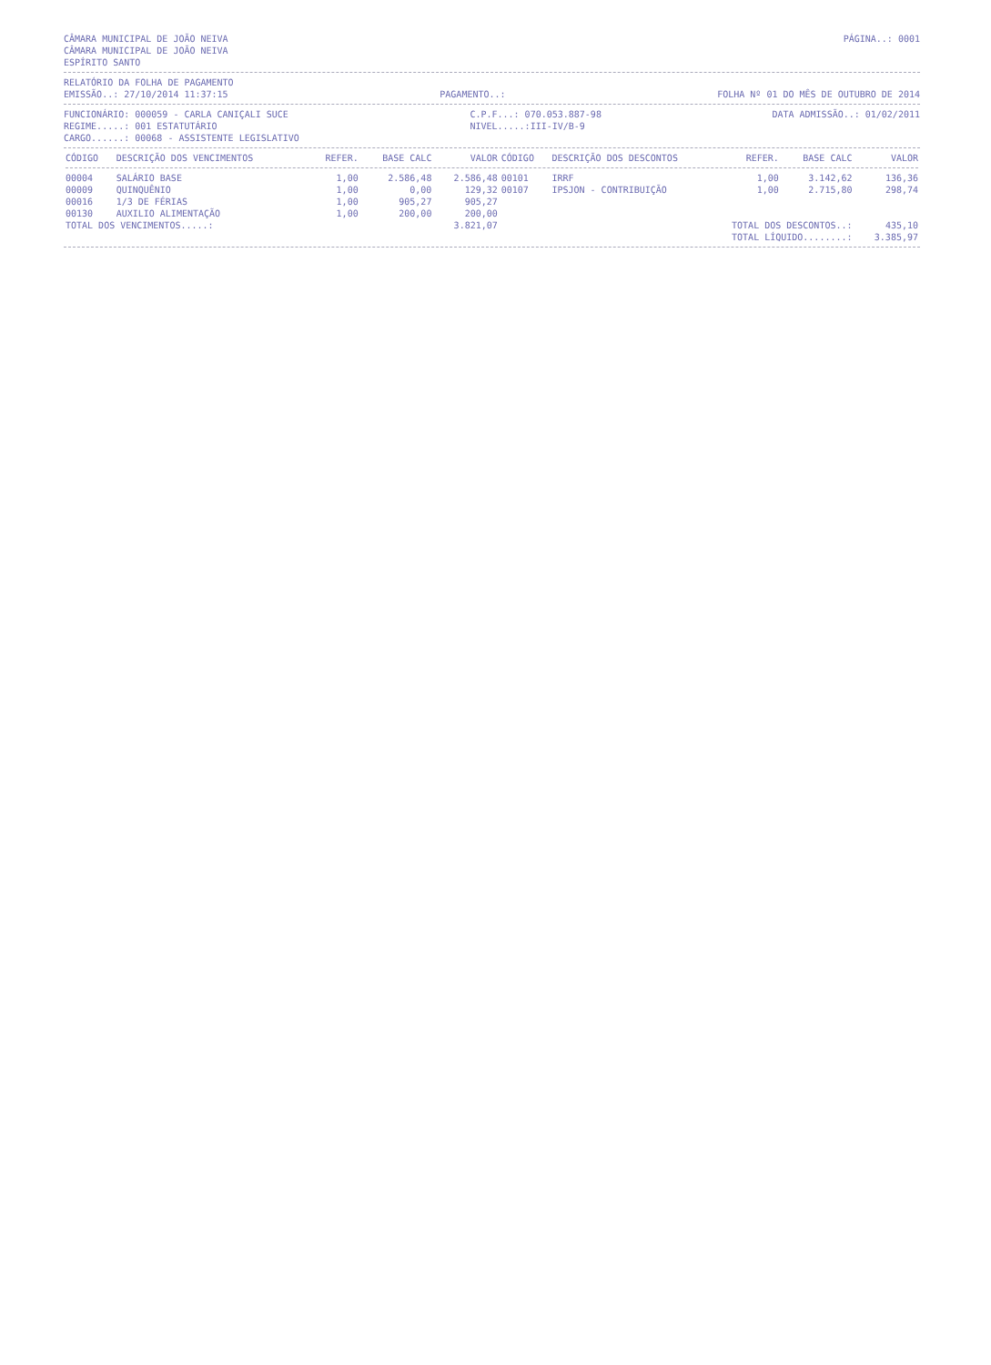CÂMARA MUNICIPAL DE JOÃO NEIVA
CÂMARA MUNICIPAL DE JOÃO NEIVA
ESPÍRITO SANTO
PÁGINA..: 0001
RELATÓRIO DA FOLHA DE PAGAMENTO
EMISSÃO..: 27/10/2014 11:37:15 PAGAMENTO..: FOLHA Nº 01 DO MÊS DE OUTUBRO DE 2014
FUNCIONÁRIO: 000059 - CARLA CANIÇALI SUCE
REGIME.....: 001 ESTATUTÁRIO
CARGO......: 00068 - ASSISTENTE LEGISLATIVO
C.P.F...: 070.053.887-98
NIVEL.....:III-IV/B-9
DATA ADMISSÃO..: 01/02/2011
| CÓDIGO | DESCRIÇÃO DOS VENCIMENTOS | REFER. | BASE CALC | VALOR | CÓDIGO | DESCRIÇÃO DOS DESCONTOS | REFER. | BASE CALC | VALOR |
| --- | --- | --- | --- | --- | --- | --- | --- | --- | --- |
| 00004 | SALÁRIO BASE | 1,00 | 2.586,48 | 2.586,48 | 00101 | IRRF | 1,00 | 3.142,62 | 136,36 |
| 00009 | QUINQUÊNIO | 1,00 | 0,00 | 129,32 | 00107 | IPSJON - CONTRIBUIÇÃO | 1,00 | 2.715,80 | 298,74 |
| 00016 | 1/3 DE FÉRIAS | 1,00 | 905,27 | 905,27 | | | | | |
| 00130 | AUXILIO ALIMENTAÇÃO | 1,00 | 200,00 | 200,00 | | | | | |
| TOTAL DOS VENCIMENTOS.....: | | | | 3.821,07 | | TOTAL DOS DESCONTOS..: | | | 435,10 |
| | | | | | | TOTAL LÍQUIDO........: | | | 3.385,97 |